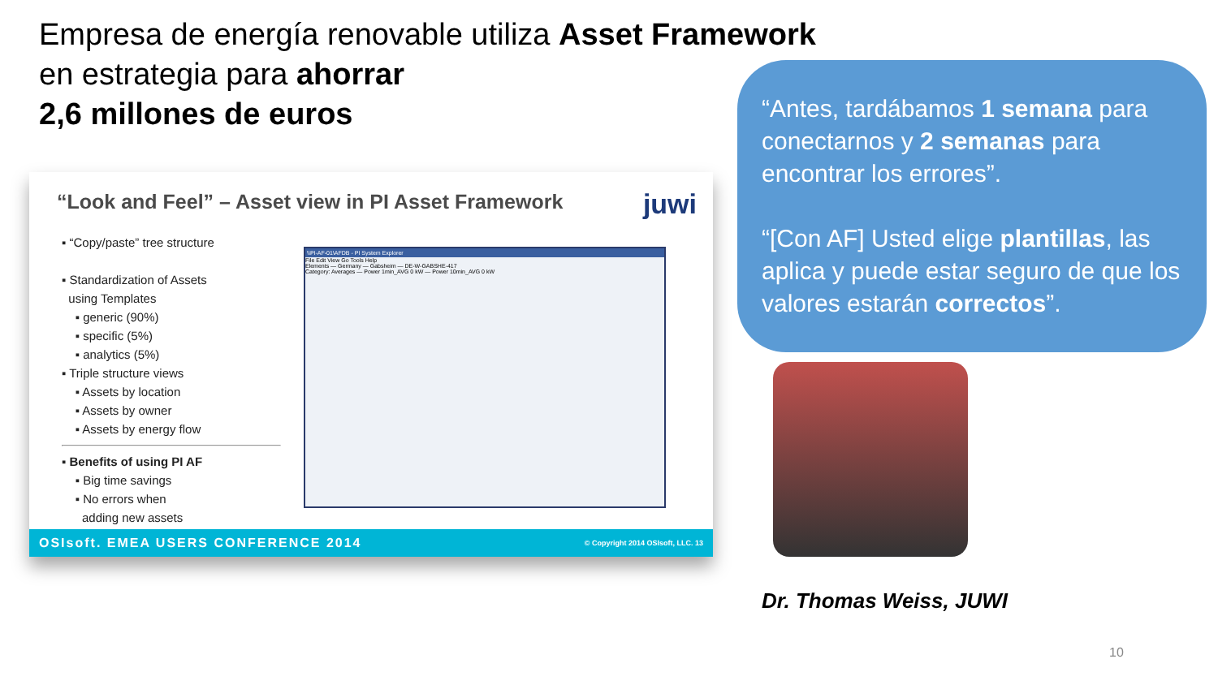Empresa de energía renovable utiliza Asset Framework
en estrategia para ahorrar
2,6 millones de euros
“Look and Feel” – Asset view in PI Asset Framework
juwi
▪ “Copy/paste” tree structure
▪ Standardization of Assets
using Templates
▪ generic (90%)
▪ specific (5%)
▪ analytics (5%)
▪ Triple structure views
▪ Assets by location
▪ Assets by owner
▪ Assets by energy flow
▪ Benefits of using PI AF
▪ Big time savings
▪ No errors when
adding new assets
\\PI-AF-01\AFDB - PI System Explorer
File Edit View Go Tools Help
Elements — Germany — Gabsheim — DE-W-GABSHE-417
Category: Averages — Power 1min_AVG 0 kW — Power 10min_AVG 0 kW
OSIsoft. EMEA USERS CONFERENCE 2014 © Copyright 2014 OSIsoft, LLC. 13
“Antes, tardábamos 1 semana para conectarnos y 2 semanas para encontrar los errores”.
“[Con AF] Usted elige plantillas, las aplica y puede estar seguro de que los valores estarán correctos”.
Dr. Thomas Weiss, JUWI
10